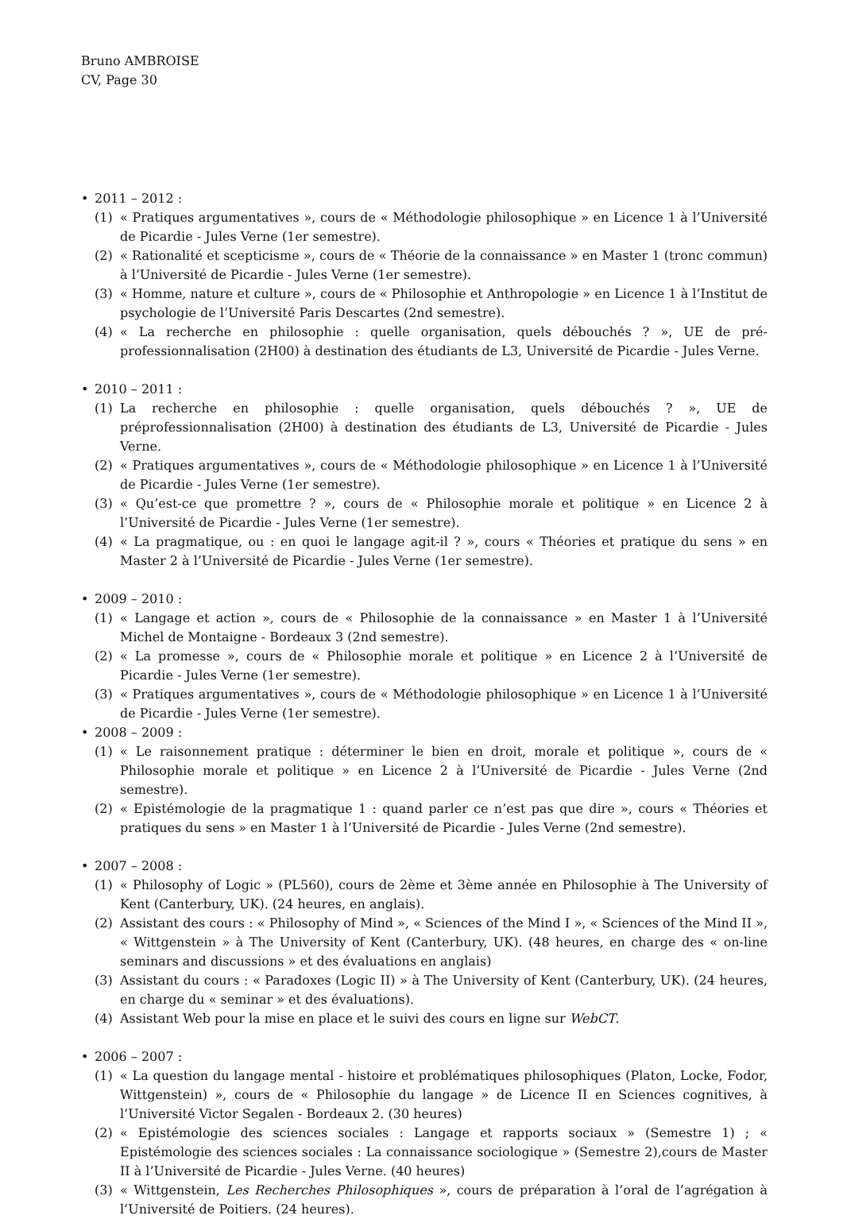Bruno AMBROISE
CV, Page 30
• 2011 – 2012 :
(1) « Pratiques argumentatives », cours de « Méthodologie philosophique » en Licence 1 à l’Université de Picardie - Jules Verne (1er semestre).
(2) « Rationalité et scepticisme », cours de « Théorie de la connaissance » en Master 1 (tronc commun) à l’Université de Picardie - Jules Verne (1er semestre).
(3) « Homme, nature et culture », cours de « Philosophie et Anthropologie » en Licence 1 à l’Institut de psychologie de l’Université Paris Descartes (2nd semestre).
(4) « La recherche en philosophie : quelle organisation, quels débouchés ? », UE de pré-professionnalisation (2H00) à destination des étudiants de L3, Université de Picardie - Jules Verne.
• 2010 – 2011 :
(1) La recherche en philosophie : quelle organisation, quels débouchés ? », UE de préprofessionnalisation (2H00) à destination des étudiants de L3, Université de Picardie - Jules Verne.
(2) « Pratiques argumentatives », cours de « Méthodologie philosophique » en Licence 1 à l’Université de Picardie - Jules Verne (1er semestre).
(3) « Qu’est-ce que promettre ? », cours de « Philosophie morale et politique » en Licence 2 à l’Université de Picardie - Jules Verne (1er semestre).
(4) « La pragmatique, ou : en quoi le langage agit-il ? », cours « Théories et pratique du sens » en Master 2 à l’Université de Picardie - Jules Verne (1er semestre).
• 2009 – 2010 :
(1) « Langage et action », cours de « Philosophie de la connaissance » en Master 1 à l’Université Michel de Montaigne - Bordeaux 3 (2nd semestre).
(2) « La promesse », cours de « Philosophie morale et politique » en Licence 2 à l’Université de Picardie - Jules Verne (1er semestre).
(3) « Pratiques argumentatives », cours de « Méthodologie philosophique » en Licence 1 à l’Université de Picardie - Jules Verne (1er semestre).
• 2008 – 2009 :
(1) « Le raisonnement pratique : déterminer le bien en droit, morale et politique », cours de « Philosophie morale et politique » en Licence 2 à l’Université de Picardie - Jules Verne (2nd semestre).
(2) « Epistémologie de la pragmatique 1 : quand parler ce n’est pas que dire », cours « Théories et pratiques du sens » en Master 1 à l’Université de Picardie - Jules Verne (2nd semestre).
• 2007 – 2008 :
(1) « Philosophy of Logic » (PL560), cours de 2ème et 3ème année en Philosophie à The University of Kent (Canterbury, UK). (24 heures, en anglais).
(2) Assistant des cours : « Philosophy of Mind », « Sciences of the Mind I », « Sciences of the Mind II », « Wittgenstein » à The University of Kent (Canterbury, UK). (48 heures, en charge des « on-line seminars and discussions » et des évaluations en anglais)
(3) Assistant du cours : « Paradoxes (Logic II) » à The University of Kent (Canterbury, UK). (24 heures, en charge du « seminar » et des évaluations).
(4) Assistant Web pour la mise en place et le suivi des cours en ligne sur WebCT.
• 2006 – 2007 :
(1) « La question du langage mental - histoire et problématiques philosophiques (Platon, Locke, Fodor, Wittgenstein) », cours de « Philosophie du langage » de Licence II en Sciences cognitives, à l’Université Victor Segalen - Bordeaux 2. (30 heures)
(2) « Epistémologie des sciences sociales : Langage et rapports sociaux » (Semestre 1) ; « Epistémologie des sciences sociales : La connaissance sociologique » (Semestre 2),cours de Master II à l’Université de Picardie - Jules Verne. (40 heures)
(3) « Wittgenstein, Les Recherches Philosophiques », cours de préparation à l’oral de l’agrégation à l’Université de Poitiers. (24 heures).